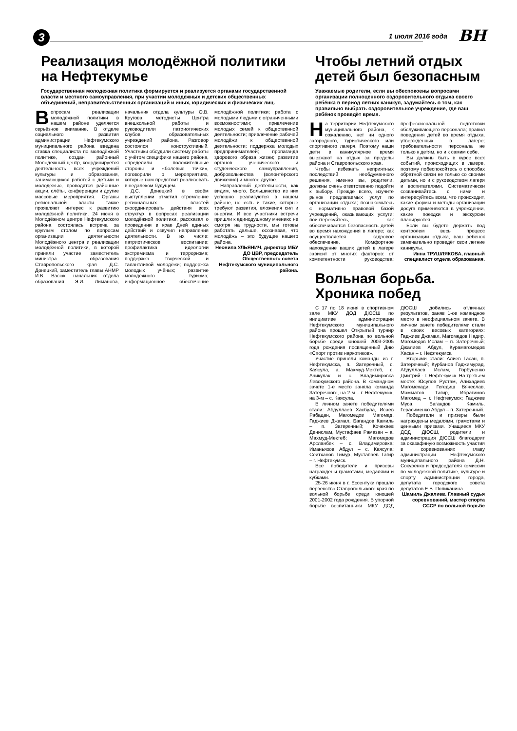3
1 июля 2016 года ВН
Реализация молодёжной политики на Нефтекумье
Государственная молодежная политика формируется и реализуется органами государственной власти и местного самоуправления, при участии молодежных и детских общественных объединений, неправительственных организаций и иных, юридических и физических лиц.
Вопросам реализации молодёжной политики в нашем районе уделяется серьёзное внимание. В отделе социального развития администрации Нефтекумского муниципального района введена ставка специалиста по молодёжной политике, создан районный Молодёжный центр, координируется деятельность всех учреждений культуры и образования, занимающихся работой с детьми и молодёжью, проводятся районные акции, слёты, конференции и другие массовые мероприятия. Органы региональной власти также проявляют интерес к развитию молодёжной политики. 24 июня в Молодёжном центре Нефтекумского района состоялась встреча за круглым столом по вопросам организации деятельности Молодёжного центра и реализации молодёжной политики, в которой приняли участие заместитель министра образования Ставропольского края Д.С. Донецкий, заместитель главы АНМР И.В. Васюк, начальник отдела образования Э.И. Лиманова, начальник отдела культуры О.В. Кругова, методисты Центра внешкольной работы и руководители патриотических клубов образовательных учреждений района. Разговор состоялся конструктивный. Участники обсудили систему работы с учётом специфики нашего района, определили положительные стороны и «болевые точки», поговорили о мероприятиях, которые нам предстоит реализовать в недалёком будущем.
Д.С. Донецкий в своём выступлении отметил стремление региональных властей скоординировать действия всех структур в вопросах реализации молодёжной политики, рассказал о проведении в крае Дней единых действий и озвучил направления деятельности. В их числе: патриотическое воспитание; профилактика идеологии экстремизма и терроризма; поддержка творческой и талантливой молодёжи; поддержка молодых учёных; развитие молодёжного туризма; информационное обеспечение молодёжной политики; работа с молодыми людьми с ограниченными возможностями; привлечение молодых семей к общественной деятельности; привлечение рабочей молодёжи к общественной деятельности; поддержка молодых предпринимателей; пропаганда здорового образа жизни; развитие органов ученического и студенческого самоуправления, добровольчества (волонтёрского движения) и многое другое.
Направлений деятельности, как видим, много. Большинство из них успешно реализуются в нашем районе, но есть и такие, которые требуют развития, вложения сил и энергии. И все участники встречи пришли к единодушному мнению: не смотря на трудности, мы готовы работать дальше, осознавая, что молодёжь – это будущее нашего района.
Неонила УЛЬЯНИЧ, директор МБУ ДО ЦВР, председатель Общественного совета Нефтекумского муниципального района.
Чтобы летний отдых детей был безопасным
Уважаемые родители, если вы обеспокоены вопросами организации полноценного оздоровительного отдыха своего ребёнка в период летних каникул, задумайтесь о том, как правильно выбрать оздоровительное учреждение, где ваш ребёнок проведёт время.
На территории Нефтекумского муниципального района, к сожалению, нет ни одного загородного, туристического или спортивного лагеря. Поэтому наши дети в каникулярное время выезжают на отдых за пределы района и Ставропольского края.
Чтобы избежать неприятных последствий необдуманного решения, именно вы, родители, должны очень ответственно подойти к выбору. Прежде всего, изучите рынок предлагаемых услуг по организации отдыха; познакомьтесь с нормативно правовой базой учреждений, оказывающих услуги; поинтересуйтесь, как обеспечивается безопасность детей во время нахождения в лагере; как осуществляется кадровое обеспечение. Комфортное нахождение ваших детей в лагере зависит от многих факторов: от компетентности руководства; профессиональной подготовки обслуживающего персонала; правил поведения детей во время отдыха, утверждённых в лагере; требовательности персонала не только к детям, но и к самим себе.
Вы должны быть в курсе всех событий, происходящих в лагере, поэтому побеспокойтесь о способах обратной связи не только со своими детьми, но и с руководством лагеря и воспитателями. Систематически созванивайтесь с ними и интересуйтесь всем, что происходит, какие формы и методы организации досуга применяются в учреждении, какие поездки и экскурсии планируются.
Если вы будете держать под контролем весь процесс организации отдыха, ваш ребёнок замечательно проведёт свои летние каникулы.
Инна ТРУШЛЯКОВА, главный специалист отдела образования.
Вольная борьба. Хроника побед
С 17 по 18 июня в спортивном зале МКУ ДОД ДЮСШ по инициативе администрации Нефтекумского муниципального района прошел Открытый турнир Нефтекумского района по вольной борьбе среди юношей 2003-2005 года рождения посвященный Дню «Спорт против наркотиков».
Участие приняли команды из г. Нефтекумска, п. Затеречный, с. Каясула, а. Махмуд-Мектеб, с. Ачикулак и с. Владимировка Левокумского района. В командном зачете 1-е место заняла команда Затеречного, на 2-м – г. Нефтекумск, на 3-м – с. Каясула.
В личном зачете победителями стали: Абдуллаев Хасбула, Исаев Рабадан, Магомедов Магомед, Гаджиев Джамал, Багандов Камиль – п. Затеречный; Кочекаев Денислам, Мустафаев Рамазан – а. Махмуд-Мектеб; Магомедов Арсланбек – с. Владимировка; Иманьязов Абдул – с. Каясула; Сеитханов Тимур, Мустапаев Тагир – г. Нефтекумск.
Все победители и призеры награждены грамотами, медалями и кубками.
25-26 июня в г. Ессентуки прошло первенство Ставропольского края по вольной борьбе среди юношей 2001-2002 года рождения. В упорной борьбе воспитанники МКУ ДОД ДЮСШ добились отличных результатов, заняв 1-ое командное место в неофициальном зачете. В личном зачете победителями стали в своих весовых категориях: Гаджиев Джамал, Магомедов Надир, Магомедов Ислам – п. Затеречный; Джалиев Абдул, Курамагомедов Хасан – г. Нефтекумск.
Вторыми стали: Алиев Гасан, п. Затеречный; Курбанов Гаджимурад, Абдуллаев Ислам, Горбуненко Дмитрий - г. Нефтекумск. На третьем месте: Юсупов Рустам, Алихадиев Магомехади, Гегедиш Вячеслав, Мамматов Тагир, Ибрагимов Магомед – г. Нефтекумск; Гаджиев Муса, Багандов Камиль, Герасименко Абдул – п. Затеречный.
Победители и призеры были награждены медалями, грамотами и ценными призами. Учащиеся МКУ ДОД ДЮСШ, родители и администрация ДЮСШ благодарит за оказафнную возможность участия в соревнованиях главу администрации Нефтекумского муниципального района Д.Н. Сокуренко и председателя комиссии по молодежной политике, культуре и спорту администрации города, депутата городского совета депутатов Е.В. Поликанина.
Шамиль Джалиев. Главный судья соревнований, мастер спорта СССР по вольной борьбе